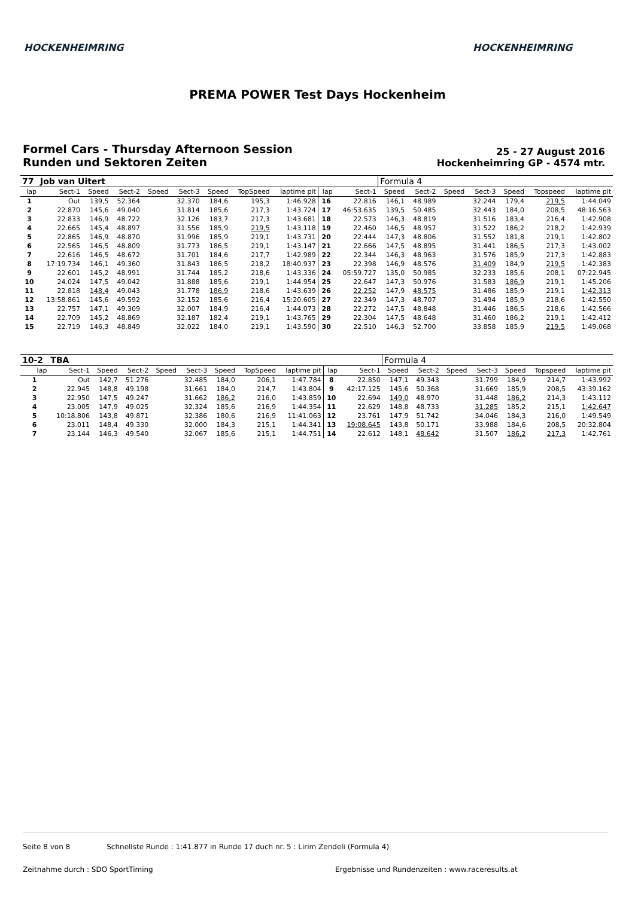HOCKENHEIMRING HOCKENHEIMRING
PREMA POWER Test Days Hockenheim
Formel Cars - Thursday Afternoon Session
Runden und Sektoren Zeiten
25 - 27 August 2016
Hockenheimring GP - 4574 mtr.
| 77 | Job van Uitert | | | | | | | | | | Formula 4 | | | | | | |
| lap | Sect-1 | Speed | Sect-2 | Speed | Sect-3 | Speed | TopSpeed | laptime pit | lap | Sect-1 | Speed | Sect-2 | Speed | Sect-3 | Speed | Topspeed | laptime pit |
| 1 | Out | 139,5 | 52.364 | | 32.370 | 184,6 | 195,3 | 1:46.928 | 16 | 22.816 | 146,1 | 48.989 | | 32.244 | 179,4 | 219,5 | 1:44.049 |
| 2 | 22.870 | 145,6 | 49.040 | | 31.814 | 185,6 | 217,3 | 1:43.724 | 17 | 46:53.635 | 139,5 | 50.485 | | 32.443 | 184,0 | 208,5 | 48:16.563 |
| 3 | 22.833 | 146,9 | 48.722 | | 32.126 | 183,7 | 217,3 | 1:43.681 | 18 | 22.573 | 146,3 | 48.819 | | 31.516 | 183,4 | 216,4 | 1:42.908 |
| 4 | 22.665 | 145,4 | 48.897 | | 31.556 | 185,9 | 219,5 | 1:43.118 | 19 | 22.460 | 146,5 | 48.957 | | 31.522 | 186,2 | 218,2 | 1:42.939 |
| 5 | 22.865 | 146,9 | 48.870 | | 31.996 | 185,9 | 219,1 | 1:43.731 | 20 | 22.444 | 147,3 | 48.806 | | 31.552 | 181,8 | 219,1 | 1:42.802 |
| 6 | 22.565 | 146,5 | 48.809 | | 31.773 | 186,5 | 219,1 | 1:43.147 | 21 | 22.666 | 147,5 | 48.895 | | 31.441 | 186,5 | 217,3 | 1:43.002 |
| 7 | 22.616 | 146,5 | 48.672 | | 31.701 | 184,6 | 217,7 | 1:42.989 | 22 | 22.344 | 146,3 | 48.963 | | 31.576 | 185,9 | 217,3 | 1:42.883 |
| 8 | 17:19.734 | 146,1 | 49.360 | | 31.843 | 186,5 | 218,2 | 18:40.937 | 23 | 22.398 | 146,9 | 48.576 | | 31.409 | 184,9 | 219,5 | 1:42.383 |
| 9 | 22.601 | 145,2 | 48.991 | | 31.744 | 185,2 | 218,6 | 1:43.336 | 24 | 05:59.727 | 135,0 | 50.985 | | 32.233 | 185,6 | 208,1 | 07:22.945 |
| 10 | 24.024 | 147,5 | 49.042 | | 31.888 | 185,6 | 219,1 | 1:44.954 | 25 | 22.647 | 147,3 | 50.976 | | 31.583 | 186,9 | 219,1 | 1:45.206 |
| 11 | 22.818 | 148,4 | 49.043 | | 31.778 | 186,9 | 218,6 | 1:43.639 | 26 | 22.252 | 147,9 | 48.575 | | 31.486 | 185,9 | 219,1 | 1:42.313 |
| 12 | 13:58.861 | 145,6 | 49.592 | | 32.152 | 185,6 | 216,4 | 15:20.605 | 27 | 22.349 | 147,3 | 48.707 | | 31.494 | 185,9 | 218,6 | 1:42.550 |
| 13 | 22.757 | 147,1 | 49.309 | | 32.007 | 184,9 | 216,4 | 1:44.073 | 28 | 22.272 | 147,5 | 48.848 | | 31.446 | 186,5 | 218,6 | 1:42.566 |
| 14 | 22.709 | 145,2 | 48.869 | | 32.187 | 182,4 | 219,1 | 1:43.765 | 29 | 22.304 | 147,5 | 48.648 | | 31.460 | 186,2 | 219,1 | 1:42.412 |
| 15 | 22.719 | 146,3 | 48.849 | | 32.022 | 184,0 | 219,1 | 1:43.590 | 30 | 22.510 | 146,3 | 52.700 | | 33.858 | 185,9 | 219,5 | 1:49.068 |
| 10-2 | TBA | | | | | | | | | | Formula 4 | | | | | | |
| lap | Sect-1 | Speed | Sect-2 | Speed | Sect-3 | Speed | TopSpeed | laptime pit | lap | Sect-1 | Speed | Sect-2 | Speed | Sect-3 | Speed | Topspeed | laptime pit |
| 1 | Out | 142,7 | 51.276 | | 32.485 | 184,0 | 206,1 | 1:47.784 | 8 | 22.850 | 147,1 | 49.343 | | 31.799 | 184,9 | 214,7 | 1:43.992 |
| 2 | 22.945 | 148,8 | 49.198 | | 31.661 | 184,0 | 214,7 | 1:43.804 | 9 | 42:17.125 | 145,6 | 50.368 | | 31.669 | 185,9 | 208,5 | 43:39.162 |
| 3 | 22.950 | 147,5 | 49.247 | | 31.662 | 186,2 | 216,0 | 1:43.859 | 10 | 22.694 | 149,0 | 48.970 | | 31.448 | 186,2 | 214,3 | 1:43.112 |
| 4 | 23.005 | 147,9 | 49.025 | | 32.324 | 185,6 | 216,9 | 1:44.354 | 11 | 22.629 | 148,8 | 48.733 | | 31.285 | 185,2 | 215,1 | 1:42.647 |
| 5 | 10:18.806 | 143,8 | 49.871 | | 32.386 | 180,6 | 216,9 | 11:41.063 | 12 | 23.761 | 147,9 | 51.742 | | 34.046 | 184,3 | 216,0 | 1:49.549 |
| 6 | 23.011 | 148,4 | 49.330 | | 32.000 | 184,3 | 215,1 | 1:44.341 | 13 | 19:08.645 | 143,8 | 50.171 | | 33.988 | 184,6 | 208,5 | 20:32.804 |
| 7 | 23.144 | 146,3 | 49.540 | | 32.067 | 185,6 | 215,1 | 1:44.751 | 14 | 22.612 | 148,1 | 48.642 | | 31.507 | 186,2 | 217,3 | 1:42.761 |
Seite 8 von 8 Schnellste Runde : 1:41.877 in Runde 17 duch nr. 5 : Lirim Zendeli (Formula 4)
Zeitnahme durch : SDO SportTiming
Ergebnisse und Rundenzeiten : www.raceresults.at